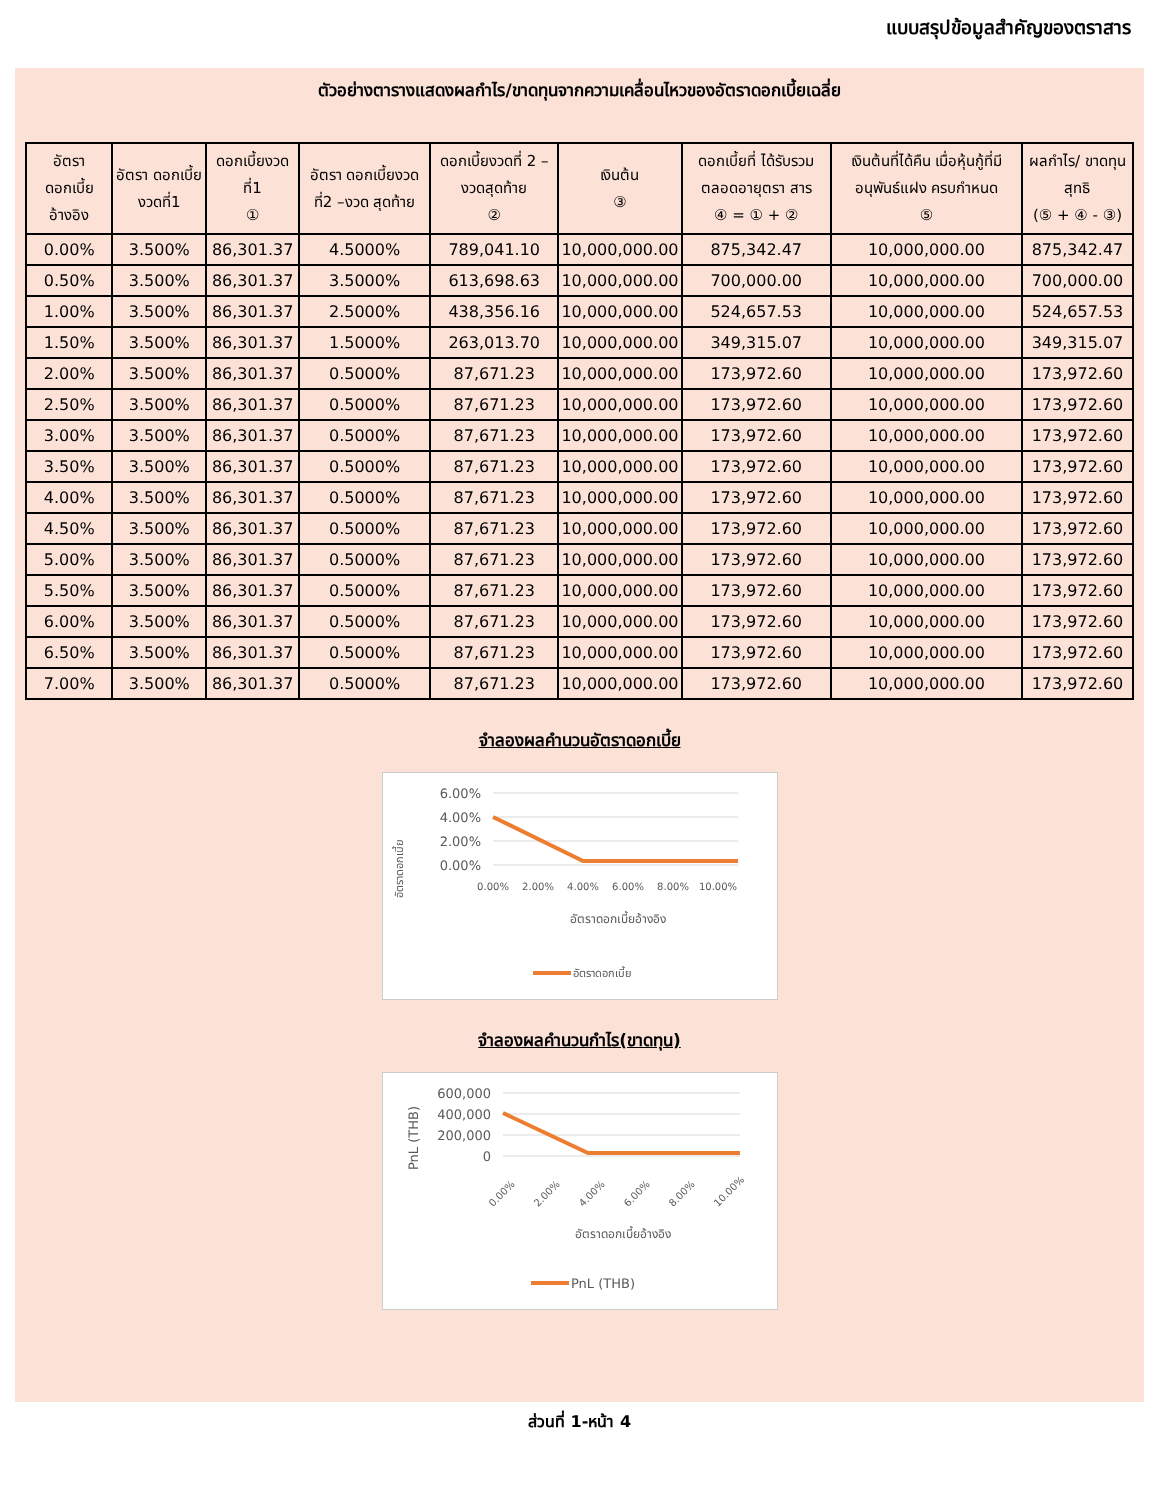แบบสรุปข้อมูลสำคัญของตราสาร
ตัวอย่างตารางแสดงผลกำไร/ขาดทุนจากความเคลื่อนไหวของอัตราดอกเบี้ยเฉลี่ย
| อัตรา ดอกเบี้ย อ้างอิง | อัตรา ดอกเบี้ย งวดที่1 | ดอกเบี้ยงวด ที่1 ① | อัตรา ดอกเบี้ยงวด ที่2 –งวด สุดท้าย | ดอกเบี้ยงวดที่ 2 –งวดสุดท้าย ② | เงินต้น ③ | ดอกเบี้ยที่ ได้รับรวม ตลอดอายุตรา สาร ④ = ① + ② | เงินต้นที่ได้คืน เมื่อหุ้นกู้ที่มี อนุพันธ์แฝง ครบกำหนด ⑤ | ผลกำไร/ ขาดทุน สุทธิ (⑤ + ④ - ③) |
| --- | --- | --- | --- | --- | --- | --- | --- | --- |
| 0.00% | 3.500% | 86,301.37 | 4.5000% | 789,041.10 | 10,000,000.00 | 875,342.47 | 10,000,000.00 | 875,342.47 |
| 0.50% | 3.500% | 86,301.37 | 3.5000% | 613,698.63 | 10,000,000.00 | 700,000.00 | 10,000,000.00 | 700,000.00 |
| 1.00% | 3.500% | 86,301.37 | 2.5000% | 438,356.16 | 10,000,000.00 | 524,657.53 | 10,000,000.00 | 524,657.53 |
| 1.50% | 3.500% | 86,301.37 | 1.5000% | 263,013.70 | 10,000,000.00 | 349,315.07 | 10,000,000.00 | 349,315.07 |
| 2.00% | 3.500% | 86,301.37 | 0.5000% | 87,671.23 | 10,000,000.00 | 173,972.60 | 10,000,000.00 | 173,972.60 |
| 2.50% | 3.500% | 86,301.37 | 0.5000% | 87,671.23 | 10,000,000.00 | 173,972.60 | 10,000,000.00 | 173,972.60 |
| 3.00% | 3.500% | 86,301.37 | 0.5000% | 87,671.23 | 10,000,000.00 | 173,972.60 | 10,000,000.00 | 173,972.60 |
| 3.50% | 3.500% | 86,301.37 | 0.5000% | 87,671.23 | 10,000,000.00 | 173,972.60 | 10,000,000.00 | 173,972.60 |
| 4.00% | 3.500% | 86,301.37 | 0.5000% | 87,671.23 | 10,000,000.00 | 173,972.60 | 10,000,000.00 | 173,972.60 |
| 4.50% | 3.500% | 86,301.37 | 0.5000% | 87,671.23 | 10,000,000.00 | 173,972.60 | 10,000,000.00 | 173,972.60 |
| 5.00% | 3.500% | 86,301.37 | 0.5000% | 87,671.23 | 10,000,000.00 | 173,972.60 | 10,000,000.00 | 173,972.60 |
| 5.50% | 3.500% | 86,301.37 | 0.5000% | 87,671.23 | 10,000,000.00 | 173,972.60 | 10,000,000.00 | 173,972.60 |
| 6.00% | 3.500% | 86,301.37 | 0.5000% | 87,671.23 | 10,000,000.00 | 173,972.60 | 10,000,000.00 | 173,972.60 |
| 6.50% | 3.500% | 86,301.37 | 0.5000% | 87,671.23 | 10,000,000.00 | 173,972.60 | 10,000,000.00 | 173,972.60 |
| 7.00% | 3.500% | 86,301.37 | 0.5000% | 87,671.23 | 10,000,000.00 | 173,972.60 | 10,000,000.00 | 173,972.60 |
จำลองผลคำนวนอัตราดอกเบี้ย
อัตราดอกเบี้ย
6.00%
4.00%
2.00%
0.00%
0.00%
2.00%
4.00%
6.00%
8.00%
10.00%
อัตราดอกเบี้ยอ้างอิง
อัตราดอกเบี้ย
จำลองผลคำนวนกำไร(ขาดทุน)
PnL (THB)
600,000
400,000
200,000
0
0.00%
2.00%
4.00%
6.00%
8.00%
10.00%
อัตราดอกเบี้ยอ้างอิง
PnL (THB)
ส่วนที่ 1-หน้า 4